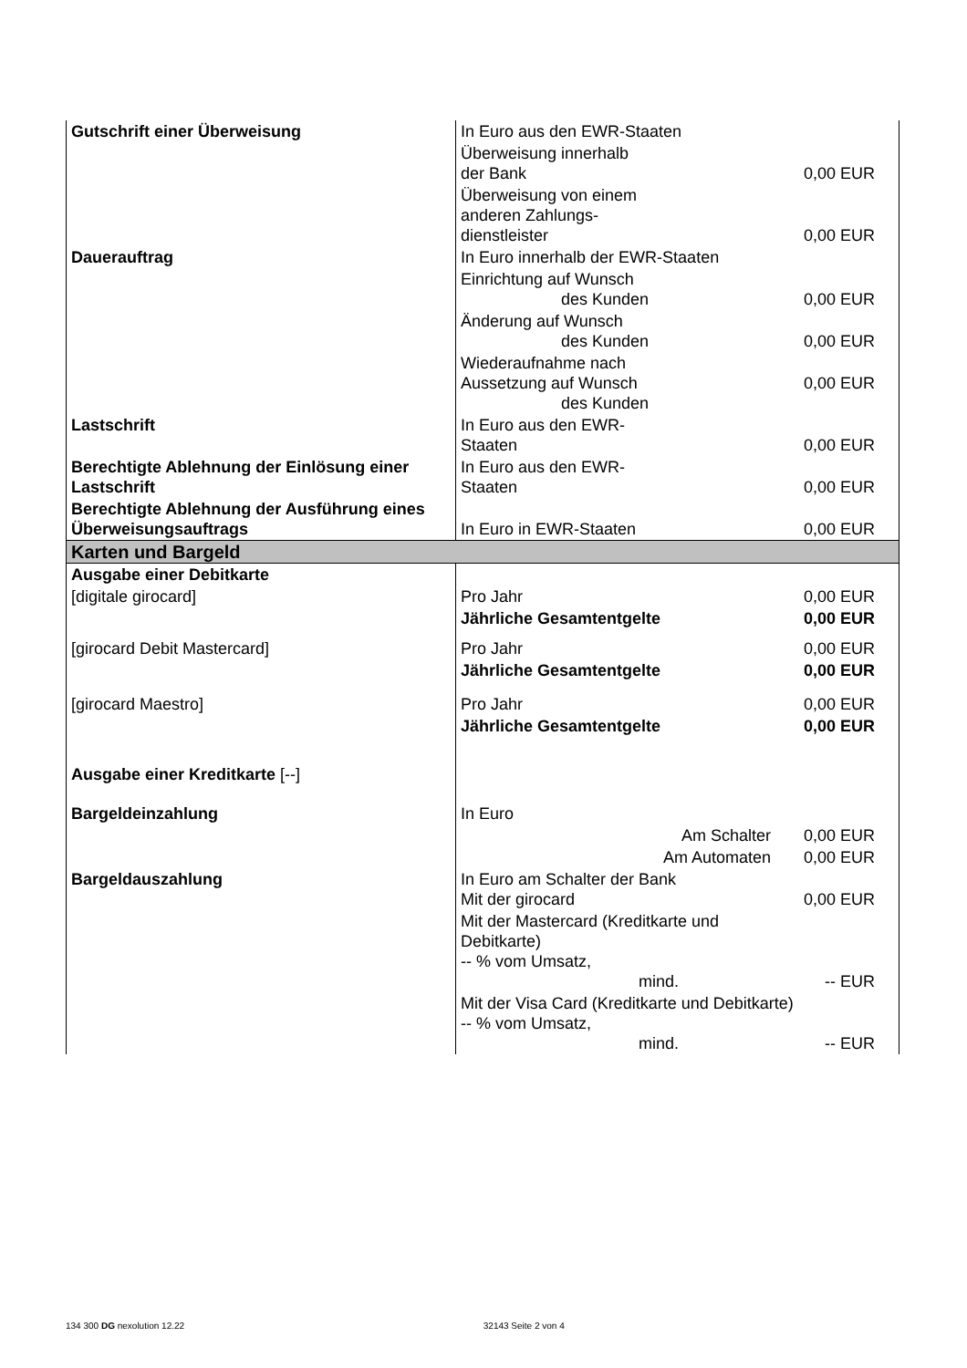| Gutschrift einer Überweisung | In Euro aus den EWR-Staaten | |
| | Überweisung innerhalb der Bank | 0,00 EUR |
| | Überweisung von einem anderen Zahlungs- dienstleister | 0,00 EUR |
| Dauerauftrag | In Euro innerhalb der EWR-Staaten | |
| | Einrichtung auf Wunsch des Kunden | 0,00 EUR |
| | Änderung auf Wunsch des Kunden | 0,00 EUR |
| | Wiederaufnahme nach Aussetzung auf Wunsch des Kunden | 0,00 EUR |
| Lastschrift | In Euro aus den EWR- Staaten | 0,00 EUR |
| Berechtigte Ablehnung der Einlösung einer Lastschrift | In Euro aus den EWR- Staaten | 0,00 EUR |
| Berechtigte Ablehnung der Ausführung eines Überweisungsauftrags | In Euro in EWR-Staaten | 0,00 EUR |
| Karten und Bargeld | | |
| Ausgabe einer Debitkarte | | |
| [digitale girocard] | Pro Jahr | 0,00 EUR |
| | Jährliche Gesamtentgelte | 0,00 EUR |
| [girocard Debit Mastercard] | Pro Jahr | 0,00 EUR |
| | Jährliche Gesamtentgelte | 0,00 EUR |
| [girocard Maestro] | Pro Jahr | 0,00 EUR |
| | Jährliche Gesamtentgelte | 0,00 EUR |
| Ausgabe einer Kreditkarte [--] | | |
| Bargeldeinzahlung | In Euro | |
| | Am Schalter | 0,00 EUR |
| | Am Automaten | 0,00 EUR |
| Bargeldauszahlung | In Euro am Schalter der Bank Mit der girocard | 0,00 EUR |
| | Mit der Mastercard (Kreditkarte und Debitkarte) -- % vom Umsatz, mind. | -- EUR |
| | Mit der Visa Card (Kreditkarte und Debitkarte) -- % vom Umsatz, mind. | -- EUR |
134 300 DG nexolution 12.22 32143 Seite 2 von 4